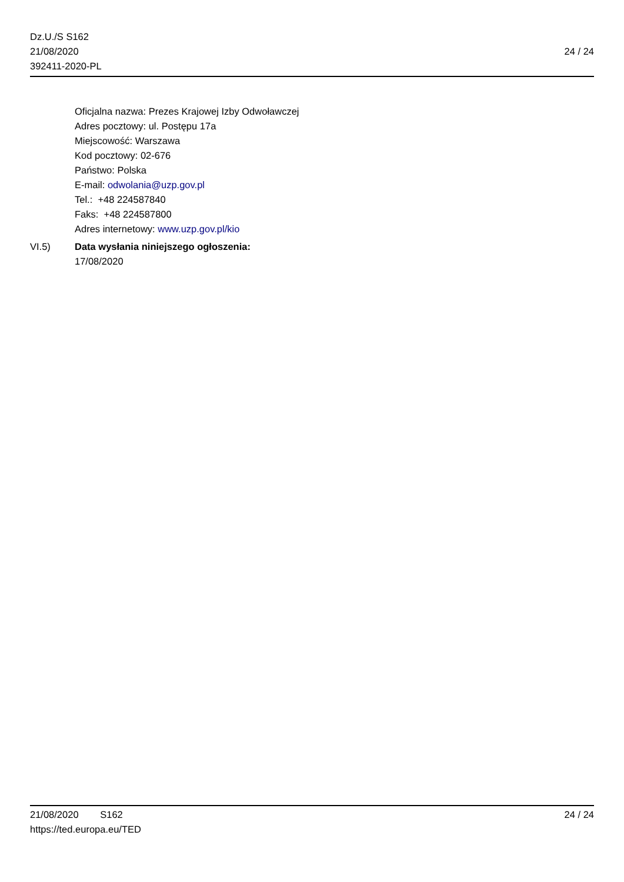Dz.U./S S162
21/08/2020
392411-2020-PL
24 / 24
Oficjalna nazwa: Prezes Krajowej Izby Odwoławczej
Adres pocztowy: ul. Postępu 17a
Miejscowość: Warszawa
Kod pocztowy: 02-676
Państwo: Polska
E-mail: odwolania@uzp.gov.pl
Tel.: +48 224587840
Faks: +48 224587800
Adres internetowy: www.uzp.gov.pl/kio
VI.5) Data wysłania niniejszego ogłoszenia:
17/08/2020
21/08/2020 S162
https://ted.europa.eu/TED
24 / 24